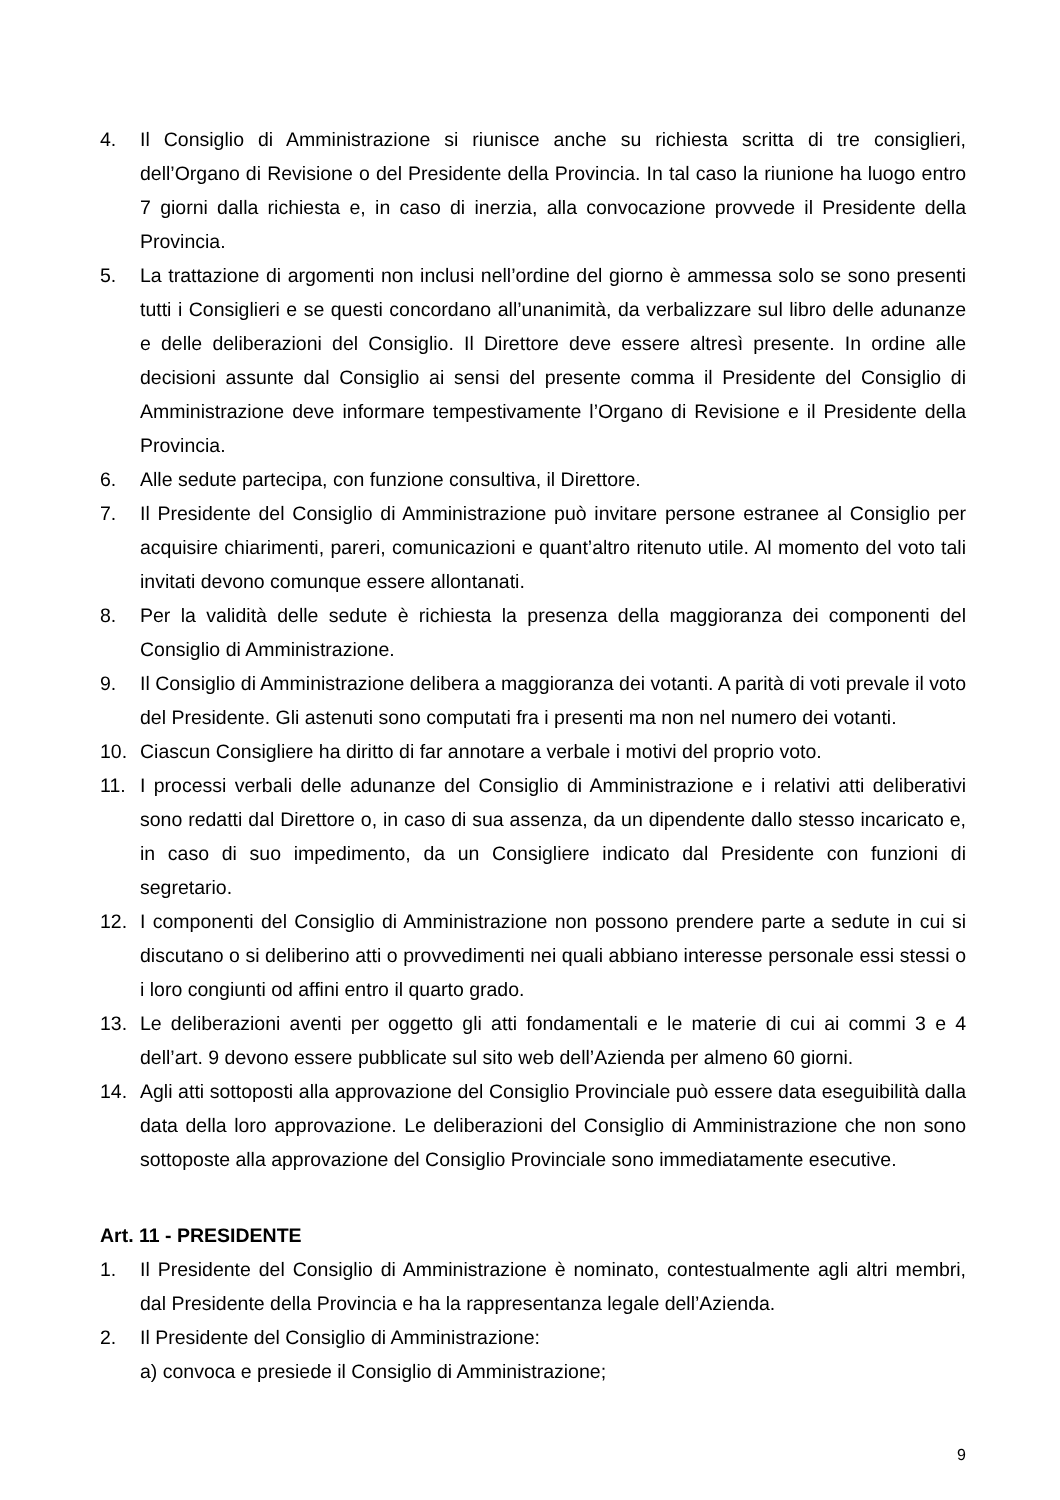4. Il Consiglio di Amministrazione si riunisce anche su richiesta scritta di tre consiglieri, dell’Organo di Revisione o del Presidente della Provincia. In tal caso la riunione ha luogo entro 7 giorni dalla richiesta e, in caso di inerzia, alla convocazione provvede il Presidente della Provincia.
5. La trattazione di argomenti non inclusi nell’ordine del giorno è ammessa solo se sono presenti tutti i Consiglieri e se questi concordano all’unanimità, da verbalizzare sul libro delle adunanze e delle deliberazioni del Consiglio. Il Direttore deve essere altresì presente. In ordine alle decisioni assunte dal Consiglio ai sensi del presente comma il Presidente del Consiglio di Amministrazione deve informare tempestivamente l’Organo di Revisione e il Presidente della Provincia.
6. Alle sedute partecipa, con funzione consultiva, il Direttore.
7. Il Presidente del Consiglio di Amministrazione può invitare persone estranee al Consiglio per acquisire chiarimenti, pareri, comunicazioni e quant’altro ritenuto utile. Al momento del voto tali invitati devono comunque essere allontanati.
8. Per la validità delle sedute è richiesta la presenza della maggioranza dei componenti del Consiglio di Amministrazione.
9. Il Consiglio di Amministrazione delibera a maggioranza dei votanti. A parità di voti prevale il voto del Presidente. Gli astenuti sono computati fra i presenti ma non nel numero dei votanti.
10. Ciascun Consigliere ha diritto di far annotare a verbale i motivi del proprio voto.
11. I processi verbali delle adunanze del Consiglio di Amministrazione e i relativi atti deliberativi sono redatti dal Direttore o, in caso di sua assenza, da un dipendente dallo stesso incaricato e, in caso di suo impedimento, da un Consigliere indicato dal Presidente con funzioni di segretario.
12. I componenti del Consiglio di Amministrazione non possono prendere parte a sedute in cui si discutano o si deliberino atti o provvedimenti nei quali abbiano interesse personale essi stessi o i loro congiunti od affini entro il quarto grado.
13. Le deliberazioni aventi per oggetto gli atti fondamentali e le materie di cui ai commi 3 e 4 dell’art. 9 devono essere pubblicate sul sito web dell’Azienda per almeno 60 giorni.
14. Agli atti sottoposti alla approvazione del Consiglio Provinciale può essere data eseguibilità dalla data della loro approvazione. Le deliberazioni del Consiglio di Amministrazione che non sono sottoposte alla approvazione del Consiglio Provinciale sono immediatamente esecutive.
Art. 11 - PRESIDENTE
1. Il Presidente del Consiglio di Amministrazione è nominato, contestualmente agli altri membri, dal Presidente della Provincia e ha la rappresentanza legale dell’Azienda.
2. Il Presidente del Consiglio di Amministrazione:
a) convoca e presiede il Consiglio di Amministrazione;
9